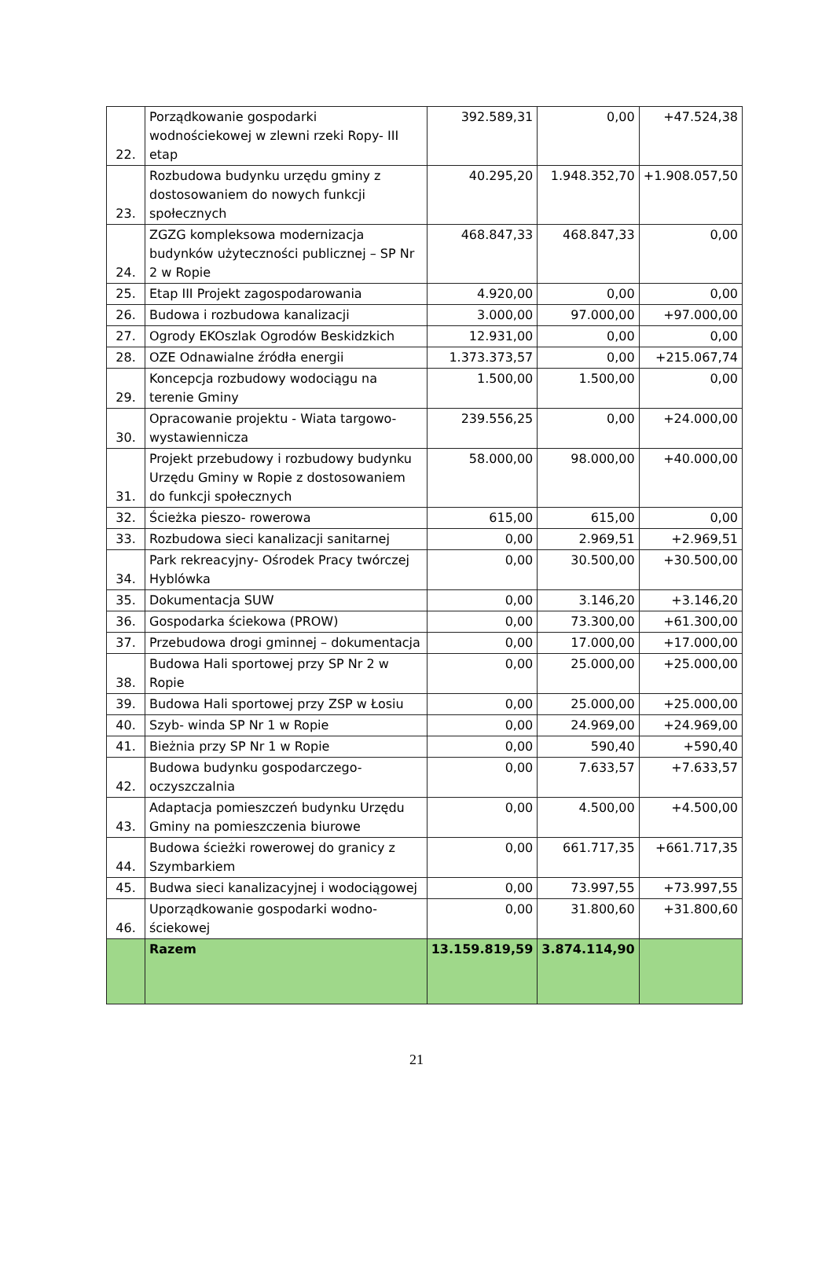| 22. | Porządkowanie gospodarki wodnościekowej w zlewni rzeki Ropy- III etap | 392.589,31 | 0,00 | +47.524,38 |
| 23. | Rozbudowa budynku urzędu gminy z dostosowaniem do nowych funkcji społecznych | 40.295,20 | 1.948.352,70 | +1.908.057,50 |
| 24. | ZGZG kompleksowa modernizacja budynków użyteczności publicznej – SP Nr 2 w Ropie | 468.847,33 | 468.847,33 | 0,00 |
| 25. | Etap III Projekt zagospodarowania | 4.920,00 | 0,00 | 0,00 |
| 26. | Budowa i rozbudowa kanalizacji | 3.000,00 | 97.000,00 | +97.000,00 |
| 27. | Ogrody EKOszlak Ogrodów Beskidzkich | 12.931,00 | 0,00 | 0,00 |
| 28. | OZE Odnawialne źródła energii | 1.373.373,57 | 0,00 | +215.067,74 |
| 29. | Koncepcja rozbudowy wodociągu na terenie Gminy | 1.500,00 | 1.500,00 | 0,00 |
| 30. | Opracowanie projektu - Wiata targowo- wystawiennicza | 239.556,25 | 0,00 | +24.000,00 |
| 31. | Projekt przebudowy i rozbudowy budynku Urzędu Gminy w Ropie z dostosowaniem do funkcji społecznych | 58.000,00 | 98.000,00 | +40.000,00 |
| 32. | Ścieżka pieszo- rowerowa | 615,00 | 615,00 | 0,00 |
| 33. | Rozbudowa sieci kanalizacji sanitarnej | 0,00 | 2.969,51 | +2.969,51 |
| 34. | Park rekreacyjny- Ośrodek Pracy twórczej Hyblówka | 0,00 | 30.500,00 | +30.500,00 |
| 35. | Dokumentacja SUW | 0,00 | 3.146,20 | +3.146,20 |
| 36. | Gospodarka ściekowa (PROW) | 0,00 | 73.300,00 | +61.300,00 |
| 37. | Przebudowa drogi gminnej – dokumentacja | 0,00 | 17.000,00 | +17.000,00 |
| 38. | Budowa Hali sportowej przy SP Nr 2 w Ropie | 0,00 | 25.000,00 | +25.000,00 |
| 39. | Budowa Hali sportowej przy ZSP w Łosiu | 0,00 | 25.000,00 | +25.000,00 |
| 40. | Szyb- winda SP Nr 1 w Ropie | 0,00 | 24.969,00 | +24.969,00 |
| 41. | Bieżnia przy SP Nr 1 w Ropie | 0,00 | 590,40 | +590,40 |
| 42. | Budowa budynku gospodarczego- oczyszczalnia | 0,00 | 7.633,57 | +7.633,57 |
| 43. | Adaptacja pomieszczeń budynku Urzędu Gminy na pomieszczenia biurowe | 0,00 | 4.500,00 | +4.500,00 |
| 44. | Budowa ścieżki rowerowej do granicy z Szymbarkiem | 0,00 | 661.717,35 | +661.717,35 |
| 45. | Budwa sieci kanalizacyjnej i wodociągowej | 0,00 | 73.997,55 | +73.997,55 |
| 46. | Uporządkowanie gospodarki wodno- ściekowej | 0,00 | 31.800,60 | +31.800,60 |
| | Razem | 13.159.819,59 | 3.874.114,90 | |
21